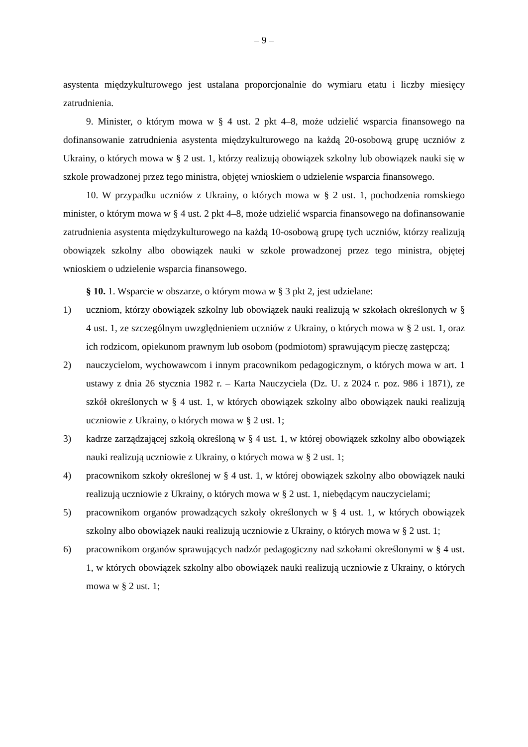– 9 –
asystenta międzykulturowego jest ustalana proporcjonalnie do wymiaru etatu i liczby miesięcy zatrudnienia.
9. Minister, o którym mowa w § 4 ust. 2 pkt 4–8, może udzielić wsparcia finansowego na dofinansowanie zatrudnienia asystenta międzykulturowego na każdą 20-osobową grupę uczniów z Ukrainy, o których mowa w § 2 ust. 1, którzy realizują obowiązek szkolny lub obowiązek nauki się w szkole prowadzonej przez tego ministra, objętej wnioskiem o udzielenie wsparcia finansowego.
10. W przypadku uczniów z Ukrainy, o których mowa w § 2 ust. 1, pochodzenia romskiego minister, o którym mowa w § 4 ust. 2 pkt 4–8, może udzielić wsparcia finansowego na dofinansowanie zatrudnienia asystenta międzykulturowego na każdą 10-osobową grupę tych uczniów, którzy realizują obowiązek szkolny albo obowiązek nauki w szkole prowadzonej przez tego ministra, objętej wnioskiem o udzielenie wsparcia finansowego.
§ 10. 1. Wsparcie w obszarze, o którym mowa w § 3 pkt 2, jest udzielane:
1) uczniom, którzy obowiązek szkolny lub obowiązek nauki realizują w szkołach określonych w § 4 ust. 1, ze szczególnym uwzględnieniem uczniów z Ukrainy, o których mowa w § 2 ust. 1, oraz ich rodzicom, opiekunom prawnym lub osobom (podmiotom) sprawującym pieczę zastępczą;
2) nauczycielom, wychowawcom i innym pracownikom pedagogicznym, o których mowa w art. 1 ustawy z dnia 26 stycznia 1982 r. – Karta Nauczyciela (Dz. U. z 2024 r. poz. 986 i 1871), ze szkół określonych w § 4 ust. 1, w których obowiązek szkolny albo obowiązek nauki realizują uczniowie z Ukrainy, o których mowa w § 2 ust. 1;
3) kadrze zarządzającej szkołą określoną w § 4 ust. 1, w której obowiązek szkolny albo obowiązek nauki realizują uczniowie z Ukrainy, o których mowa w § 2 ust. 1;
4) pracownikom szkoły określonej w § 4 ust. 1, w której obowiązek szkolny albo obowiązek nauki realizują uczniowie z Ukrainy, o których mowa w § 2 ust. 1, niebędącym nauczycielami;
5) pracownikom organów prowadzących szkoły określonych w § 4 ust. 1, w których obowiązek szkolny albo obowiązek nauki realizują uczniowie z Ukrainy, o których mowa w § 2 ust. 1;
6) pracownikom organów sprawujących nadzór pedagogiczny nad szkołami określonymi w § 4 ust. 1, w których obowiązek szkolny albo obowiązek nauki realizują uczniowie z Ukrainy, o których mowa w § 2 ust. 1;